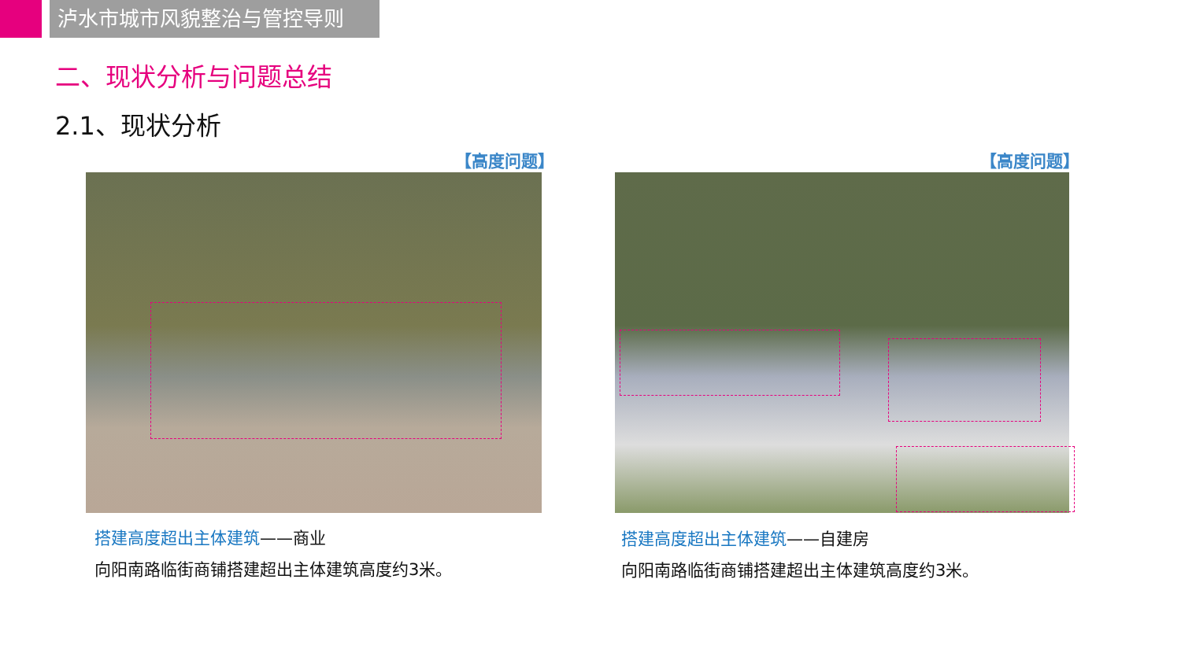泸水市城市风貌整治与管控导则
二、现状分析与问题总结
2.1、现状分析
【高度问题】 【高度问题】
搭建高度超出主体建筑——商业
向阳南路临街商铺搭建超出主体建筑高度约3米。
搭建高度超出主体建筑——自建房
向阳南路临街商铺搭建超出主体建筑高度约3米。